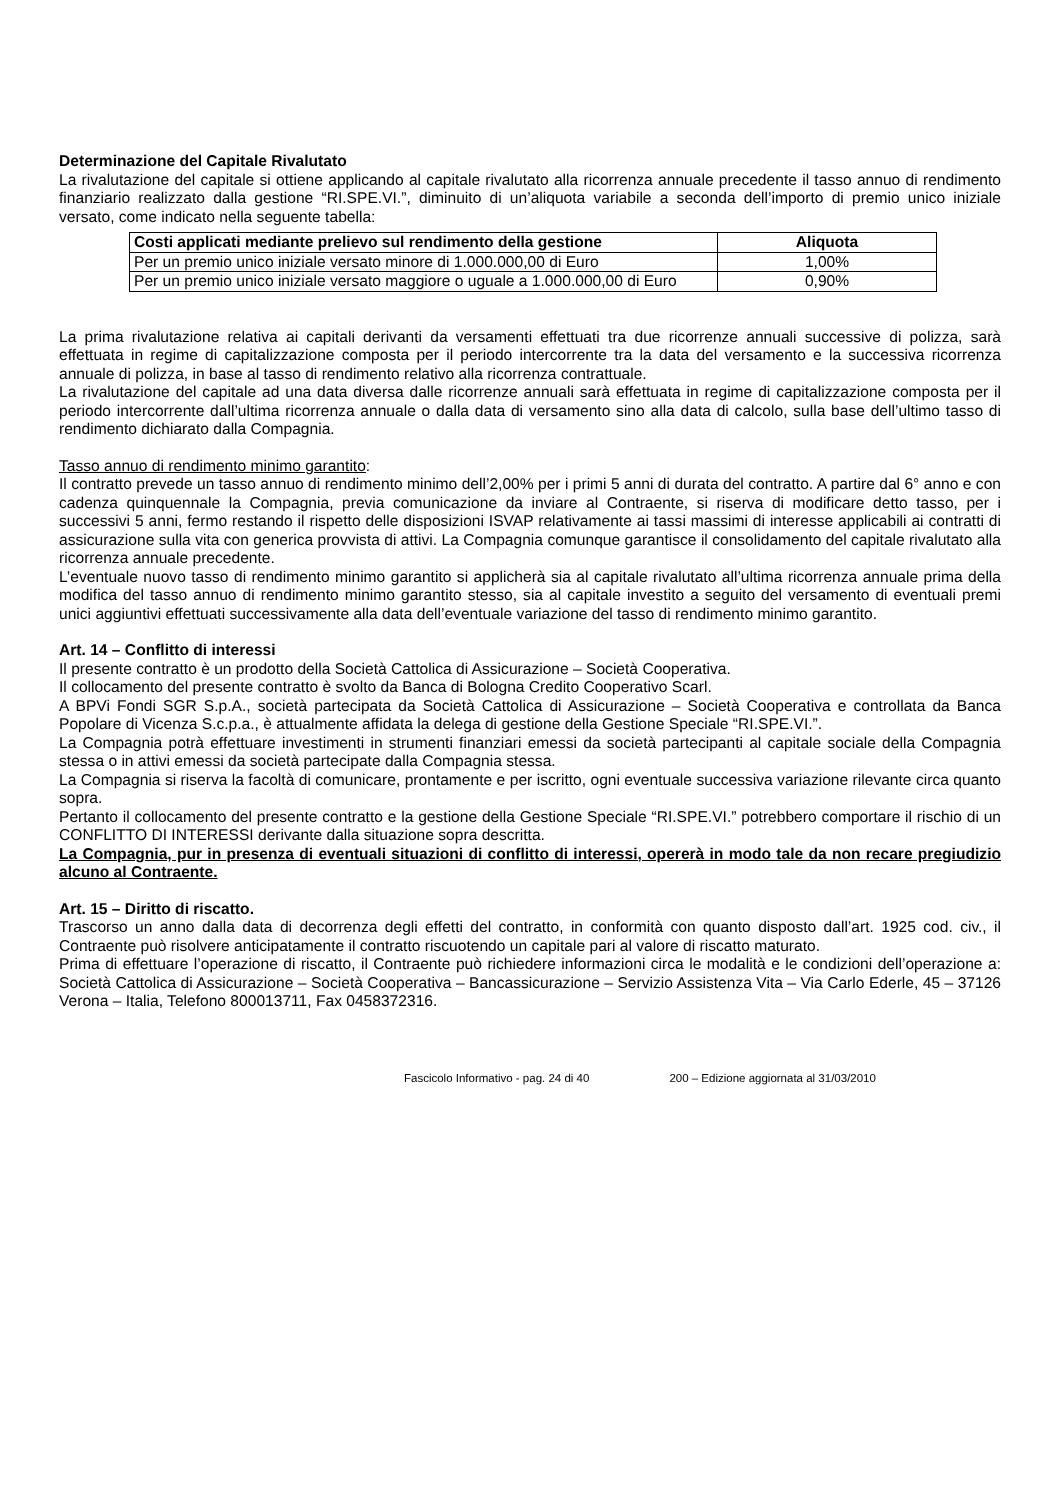Determinazione del Capitale Rivalutato
La rivalutazione del capitale si ottiene applicando al capitale rivalutato alla ricorrenza annuale precedente il tasso annuo di rendimento finanziario realizzato dalla gestione “RI.SPE.VI.”, diminuito di un’aliquota variabile a seconda dell’importo di premio unico iniziale versato, come indicato nella seguente tabella:
| Costi applicati mediante prelievo sul rendimento della gestione | Aliquota |
| --- | --- |
| Per un premio unico iniziale versato minore di 1.000.000,00 di Euro | 1,00% |
| Per un premio unico iniziale versato maggiore o uguale a 1.000.000,00 di Euro | 0,90% |
La prima rivalutazione relativa ai capitali derivanti da versamenti effettuati tra due ricorrenze annuali successive di polizza, sarà effettuata in regime di capitalizzazione composta per il periodo intercorrente tra la data del versamento e la successiva ricorrenza annuale di polizza, in base al tasso di rendimento relativo alla ricorrenza contrattuale.
La rivalutazione del capitale ad una data diversa dalle ricorrenze annuali sarà effettuata in regime di capitalizzazione composta per il periodo intercorrente dall’ultima ricorrenza annuale o dalla data di versamento sino alla data di calcolo, sulla base dell’ultimo tasso di rendimento dichiarato dalla Compagnia.
Tasso annuo di rendimento minimo garantito:
Il contratto prevede un tasso annuo di rendimento minimo dell’2,00% per i primi 5 anni di durata del contratto. A partire dal 6° anno e con cadenza quinquennale la Compagnia, previa comunicazione da inviare al Contraente, si riserva di modificare detto tasso, per i successivi 5 anni, fermo restando il rispetto delle disposizioni ISVAP relativamente ai tassi massimi di interesse applicabili ai contratti di assicurazione sulla vita con generica provvista di attivi. La Compagnia comunque garantisce il consolidamento del capitale rivalutato alla ricorrenza annuale precedente.
L’eventuale nuovo tasso di rendimento minimo garantito si applicherà sia al capitale rivalutato all’ultima ricorrenza annuale prima della modifica del tasso annuo di rendimento minimo garantito stesso, sia al capitale investito a seguito del versamento di eventuali premi unici aggiuntivi effettuati successivamente alla data dell’eventuale variazione del tasso di rendimento minimo garantito.
Art. 14 – Conflitto di interessi
Il presente contratto è un prodotto della Società Cattolica di Assicurazione – Società Cooperativa.
Il collocamento del presente contratto è svolto da Banca di Bologna Credito Cooperativo Scarl.
A BPVi Fondi SGR S.p.A., società partecipata da Società Cattolica di Assicurazione – Società Cooperativa e controllata da Banca Popolare di Vicenza S.c.p.a., è attualmente affidata la delega di gestione della Gestione Speciale “RI.SPE.VI.”.
La Compagnia potrà effettuare investimenti in strumenti finanziari emessi da società partecipanti al capitale sociale della Compagnia stessa o in attivi emessi da società partecipate dalla Compagnia stessa.
La Compagnia si riserva la facoltà di comunicare, prontamente e per iscritto, ogni eventuale successiva variazione rilevante circa quanto sopra.
Pertanto il collocamento del presente contratto e la gestione della Gestione Speciale “RI.SPE.VI.” potrebbero comportare il rischio di un CONFLITTO DI INTERESSI derivante dalla situazione sopra descritta.
La Compagnia, pur in presenza di eventuali situazioni di conflitto di interessi, opererà in modo tale da non recare pregiudizio alcuno al Contraente.
Art. 15 – Diritto di riscatto.
Trascorso un anno dalla data di decorrenza degli effetti del contratto, in conformità con quanto disposto dall’art. 1925 cod. civ., il Contraente può risolvere anticipatamente il contratto riscuotendo un capitale pari al valore di riscatto maturato.
Prima di effettuare l’operazione di riscatto, il Contraente può richiedere informazioni circa le modalità e le condizioni dell’operazione a: Società Cattolica di Assicurazione – Società Cooperativa – Bancassicurazione – Servizio Assistenza Vita – Via Carlo Ederle, 45 – 37126 Verona – Italia, Telefono 800013711, Fax 0458372316.
Fascicolo Informativo - pag. 24 di 40 200 – Edizione aggiornata al 31/03/2010